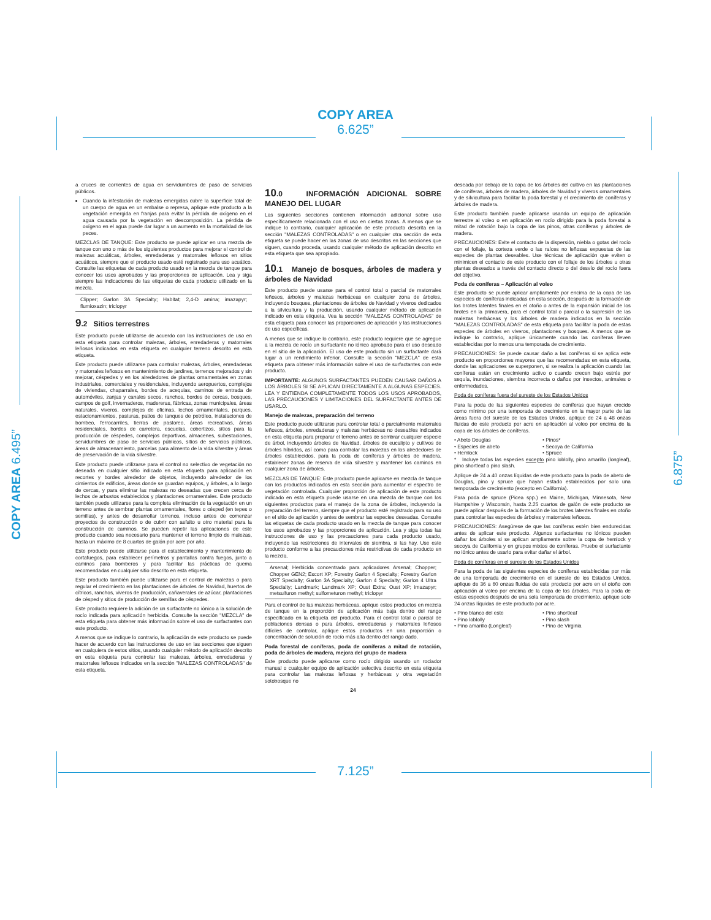COPY AREA
6.625”
COPY AREA 6.495”
6.875”
a cruces de corrientes de agua en servidumbres de paso de servicios públicos.
Cuando la infestación de malezas emergidas cubre la superficie total de un cuerpo de agua en un embalse o represa, aplique este producto a la vegetación emergida en franjas para evitar la pérdida de oxígeno en el agua causada por la vegetación en descomposición. La pérdida de oxígeno en el agua puede dar lugar a un aumento en la mortalidad de los peces.
MEZCLAS DE TANQUE: Este producto se puede aplicar en una mezcla de tanque con uno o más de los siguientes productos para mejorar el control de malezas acuáticas, árboles, enredaderas y matorrales leñosos en sitios acuáticos, siempre que el producto usado esté registrado para uso acuático. Consulte las etiquetas de cada producto usado en la mezcla de tanque para conocer los usos aprobados y las proporciones de aplicación. Lea y siga siempre las indicaciones de las etiquetas de cada producto utilizado en la mezcla.
Clipper; Garlon 3A Specialty; Habitat; 2,4-D amina; imazapyr; flumioxazin; triclopyr
9.2 Sitios terrestres
Este producto puede utilizarse de acuerdo con las instrucciones de uso en esta etiqueta para controlar malezas, árboles, enredaderas y matorrales leñosos indicados en esta etiqueta en cualquier terreno descrito en esta etiqueta.
Este producto puede utilizarse para controlar malezas, árboles, enredaderas y matorrales leñosos en mantenimiento de jardines, terrenos mejorados y sin mejorar, céspedes y en los alrededores de plantas ornamentales en zonas industriales, comerciales y residenciales, incluyendo aeropuertos, complejos de viviendas, chaparrales, bordes de acequias, caminos de entrada de automóviles, zanjas y canales secos, ranchos, bordes de cercas, bosques, campos de golf, invernaderos, madereras, fábricas, zonas municipales, áreas naturales, viveros, complejos de oficinas, lechos ornamentales, parques, estacionamientos, pasturas, patios de tanques de petróleo, instalaciones de bombeo, ferrocarriles, tierras de pastoreo, áreas recreativas, áreas residenciales, bordes de carretera, escuelas, cobertizos, sitios para la producción de céspedes, complejos deportivos, almacenes, subestaciones, servidumbres de paso de servicios públicos, sitios de servicios públicos, áreas de almacenamiento, parcelas para alimento de la vida silvestre y áreas de preservación de la vida silvestre.
Este producto puede utilizarse para el control no selectivo de vegetación no deseada en cualquier sitio indicado en esta etiqueta para aplicación en recortes y bordes alrededor de objetos, incluyendo alrededor de los cimientos de edificios, áreas donde se guardan equipos, y árboles, a lo largo de cercas, y para eliminar las malezas no deseadas que crecen cerca de lechos de arbustos establecidos y plantaciones ornamentales. Este producto también puede utilizarse para la completa eliminación de la vegetación en un terreno antes de sembrar plantas ornamentales, flores o césped (en tepes o semillas), y antes de desarrollar terrenos, incluso antes de comenzar proyectos de construcción o de cubrir con asfalto u otro material para la construcción de caminos. Se pueden repetir las aplicaciones de este producto cuando sea necesario para mantener el terreno limpio de malezas, hasta un máximo de 8 cuartos de galón por acre por año.
Este producto puede utilizarse para el establecimiento y mantenimiento de cortafuegos, para establecer perímetros y pantallas contra fuegos, junto a caminos para bomberos y para facilitar las prácticas de quema recomendadas en cualquier sitio descrito en esta etiqueta.
Este producto también puede utilizarse para el control de malezas o para regular el crecimiento en las plantaciones de árboles de Navidad, huertos de cítricos, ranchos, viveros de producción, cañaverales de azúcar, plantaciones de césped y sitios de producción de semillas de céspedes.
Este producto requiere la adición de un surfactante no iónico a la solución de rocío indicada para aplicación herbicida. Consulte la sección "MEZCLA" de esta etiqueta para obtener más información sobre el uso de surfactantes con este producto.
A menos que se indique lo contrario, la aplicación de este producto se puede hacer de acuerdo con las instrucciones de uso en las secciones que siguen en cualquiera de estos sitios, usando cualquier método de aplicación descrito en esta etiqueta para controlar las malezas, árboles, enredaderas y matorrales leñosos indicados en la sección "MALEZAS CONTROLADAS" de esta etiqueta.
10.0 INFORMACIÓN ADICIONAL SOBRE MANEJO DEL LUGAR
Las siguientes secciones contienen información adicional sobre uso específicamente relacionada con el uso en ciertas zonas. A menos que se indique lo contrario, cualquier aplicación de este producto descrita en la sección "MALEZAS CONTROLADAS" o en cualquier otra sección de esta etiqueta se puede hacer en las zonas de uso descritos en las secciones que siguen, cuando proceda, usando cualquier método de aplicación descrito en esta etiqueta que sea apropiado.
10.1 Manejo de bosques, árboles de madera y árboles de Navidad
Este producto puede usarse para el control total o parcial de matorrales leñosos, árboles y malezas herbáceas en cualquier zona de árboles, incluyendo bosques, plantaciones de árboles de Navidad y viveros dedicados a la silvicultura y la producción, usando cualquier método de aplicación indicado en esta etiqueta. Vea la sección "MALEZAS CONTROLADAS" de esta etiqueta para conocer las proporciones de aplicación y las instrucciones de uso específicas.
A menos que se indique lo contrario, este producto requiere que se agregue a la mezcla de rocío un surfactante no iónico aprobado para el uso deseado en el sitio de la aplicación. El uso de este producto sin un surfactante dará lugar a un rendimiento inferior. Consulte la sección "MEZCLA" de esta etiqueta para obtener más información sobre el uso de surfactantes con este producto.
IMPORTANTE: ALGUNOS SURFACTANTES PUEDEN CAUSAR DAÑOS A LOS ÁRBOLES SI SE APLICAN DIRECTAMENTE A ALGUNAS ESPECIES. LEA Y ENTIENDA COMPLETAMENTE TODOS LOS USOS APROBADOS, LAS PRECAUCIONES Y LIMITACIONES DEL SURFACTANTE ANTES DE USARLO.
Manejo de malezas, preparación del terreno
Este producto puede utilizarse para controlar total o parcialmente matorrales leñosos, árboles, enredaderas y malezas herbáceas no deseables indicados en esta etiqueta para preparar el terreno antes de sembrar cualquier especie de árbol, incluyendo árboles de Navidad, árboles de eucalipto y cultivos de árboles híbridos, así como para controlar las malezas en los alrededores de árboles establecidos, para la poda de coníferas y árboles de madera, establecer zonas de reserva de vida silvestre y mantener los caminos en cualquier zona de árboles.
MEZCLAS DE TANQUE: Este producto puede aplicarse en mezcla de tanque con los productos indicados en esta sección para aumentar el espectro de vegetación controlada. Cualquier proporción de aplicación de este producto indicado en esta etiqueta puede usarse en una mezcla de tanque con los siguientes productos para el manejo de la zona de árboles, incluyendo la preparación del terreno, siempre que el producto esté registrado para su uso en el sitio de aplicación y antes de sembrar las especies deseadas. Consulte las etiquetas de cada producto usado en la mezcla de tanque para conocer los usos aprobados y las proporciones de aplicación. Lea y siga todas las instrucciones de uso y las precauciones para cada producto usado, incluyendo las restricciones de intervalos de siembra, si las hay. Use este producto conforme a las precauciones más restrictivas de cada producto en la mezcla.
Arsenal; Herbicida concentrado para aplicadores Arsenal; Chopper; Chopper GEN2; Escort XP; Forestry Garlon 4 Specialty; Forestry Garlon XRT Specialty; Garlon 3A Specialty; Garlon 4 Specialty; Garlon 4 Ultra Specialty; Landmark; Landmark XP; Oust Extra; Oust XP; imazapyr; metsulfuron methyl; sulfometuron methyl; triclopyr
Para el control de las malezas herbáceas, aplique estos productos en mezcla de tanque en la proporción de aplicación más baja dentro del rango especificado en la etiqueta del producto. Para el control total o parcial de poblaciones densas o para árboles, enredaderas y matorrales leñosos difíciles de controlar, aplique estos productos en una proporción o concentración de solución de rocío más alta dentro del rango dado.
Poda forestal de coníferas, poda de coníferas a mitad de rotación, poda de árboles de madera, mejora del grupo de madera
Este producto puede aplicarse como rocío dirigido usando un rociador manual o cualquier equipo de aplicación selectiva descrito en esta etiqueta para controlar las malezas leñosas y herbáceas y otra vegetación sotobosque no
24
deseada por debajo de la copa de los árboles del cultivo en las plantaciones de coníferas, árboles de madera, árboles de Navidad y viveros ornamentales y de silvicultura para facilitar la poda forestal y el crecimiento de coníferas y árboles de madera.
Este producto también puede aplicarse usando un equipo de aplicación terrestre al voleo o en aplicación en rocío dirigido para la poda forestal a mitad de rotación bajo la copa de los pinos, otras coníferas y árboles de madera.
PRECAUCIONES: Evite el contacto de la dispersión, niebla o gotas del rocío con el follaje, la corteza verde o las raíces no leñosas expuestas de las especies de plantas deseables. Use técnicas de aplicación que eviten o minimicen el contacto de este producto con el follaje de los árboles u otras plantas deseados a través del contacto directo o del desvío del rocío fuera del objetivo.
Poda de coníferas – Aplicación al voleo
Este producto se puede aplicar ampliamente por encima de la copa de las especies de coníferas indicadas en esta sección, después de la formación de los brotes latentes finales en el otoño o antes de la expansión inicial de los brotes en la primavera, para el control total o parcial o la supresión de las malezas herbáceas y los árboles de madera indicados en la sección "MALEZAS CONTROLADAS" de esta etiqueta para facilitar la poda de estas especies de árboles en viveros, plantaciones y bosques. A menos que se indique lo contrario, aplique únicamente cuando las coníferas lleven establecidas por lo menos una temporada de crecimiento.
PRECAUCIONES: Se puede causar daño a las coníferas si se aplica este producto en proporciones mayores que las recomendadas en esta etiqueta, donde las aplicaciones se superponen, si se realiza la aplicación cuando las coníferas están en crecimiento activo o cuando crecen bajo estrés por sequía, inundaciones, siembra incorrecta o daños por insectos, animales o enfermedades.
Poda de coníferas fuera del sureste de los Estados Unidos
Para la poda de las siguientes especies de coníferas que hayan crecido como mínimo por una temporada de crecimiento en la mayor parte de las áreas fuera del sureste de los Estados Unidos, aplique de 24 a 48 onzas fluidas de este producto por acre en aplicación al voleo por encima de la copa de los árboles de coníferas.
• Abeto Douglas
• Especies de abeto
• Hemlock
• Pinos*
• Secoya de California
• Spruce
* Incluye todas las especies excepto pino loblolly, pino amarillo (longleaf), pino shortleaf o pino slash.
Aplique de 24 a 40 onzas líquidas de este producto para la poda de abeto de Douglas, pino y spruce que hayan estado establecidos por solo una temporada de crecimiento (excepto en California).
Para poda de spruce (Picea spp.) en Maine, Michigan, Minnesota, New Hampshire y Wisconsin, hasta 2.25 cuartos de galón de este producto se puede aplicar después de la formación de los brotes latentes finales en otoño para controlar las especies de árboles y matorrales leñosos.
PRECAUCIONES: Asegúrese de que las coníferas estén bien endurecidas antes de aplicar este producto. Algunos surfactantes no iónicos pueden dañar los árboles si se aplican ampliamente sobre la copa de hemlock y secoya de California y en grupos mixtos de coníferas. Pruebe el surfactante no iónico antes de usarlo para evitar dañar el árbol.
Poda de coníferas en el sureste de los Estados Unidos
Para la poda de las siguientes especies de coníferas establecidas por más de una temporada de crecimiento en el sureste de los Estados Unidos, aplique de 36 a 60 onzas fluidas de este producto por acre en el otoño con aplicación al voleo por encima de la copa de los árboles. Para la poda de estas especies después de una sola temporada de crecimiento, aplique solo 24 onzas líquidas de este producto por acre.
• Pino blanco del este
• Pino loblolly
• Pino amarillo (Longleaf)
• Pino shortleaf
• Pino slash
• Pino de Virginia
7.125”